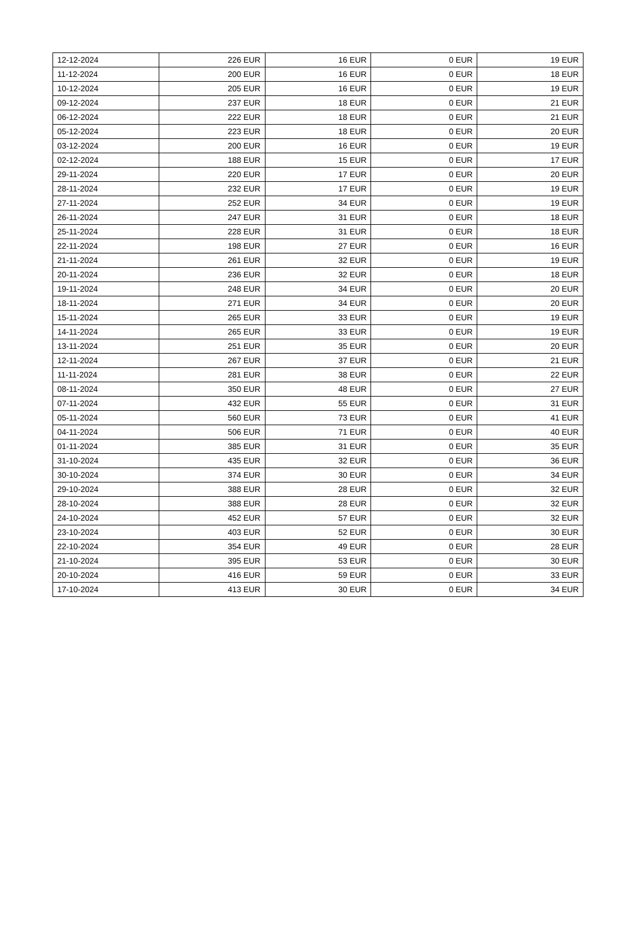| 12-12-2024 | 226 EUR | 16 EUR | 0 EUR | 19 EUR |
| 11-12-2024 | 200 EUR | 16 EUR | 0 EUR | 18 EUR |
| 10-12-2024 | 205 EUR | 16 EUR | 0 EUR | 19 EUR |
| 09-12-2024 | 237 EUR | 18 EUR | 0 EUR | 21 EUR |
| 06-12-2024 | 222 EUR | 18 EUR | 0 EUR | 21 EUR |
| 05-12-2024 | 223 EUR | 18 EUR | 0 EUR | 20 EUR |
| 03-12-2024 | 200 EUR | 16 EUR | 0 EUR | 19 EUR |
| 02-12-2024 | 188 EUR | 15 EUR | 0 EUR | 17 EUR |
| 29-11-2024 | 220 EUR | 17 EUR | 0 EUR | 20 EUR |
| 28-11-2024 | 232 EUR | 17 EUR | 0 EUR | 19 EUR |
| 27-11-2024 | 252 EUR | 34 EUR | 0 EUR | 19 EUR |
| 26-11-2024 | 247 EUR | 31 EUR | 0 EUR | 18 EUR |
| 25-11-2024 | 228 EUR | 31 EUR | 0 EUR | 18 EUR |
| 22-11-2024 | 198 EUR | 27 EUR | 0 EUR | 16 EUR |
| 21-11-2024 | 261 EUR | 32 EUR | 0 EUR | 19 EUR |
| 20-11-2024 | 236 EUR | 32 EUR | 0 EUR | 18 EUR |
| 19-11-2024 | 248 EUR | 34 EUR | 0 EUR | 20 EUR |
| 18-11-2024 | 271 EUR | 34 EUR | 0 EUR | 20 EUR |
| 15-11-2024 | 265 EUR | 33 EUR | 0 EUR | 19 EUR |
| 14-11-2024 | 265 EUR | 33 EUR | 0 EUR | 19 EUR |
| 13-11-2024 | 251 EUR | 35 EUR | 0 EUR | 20 EUR |
| 12-11-2024 | 267 EUR | 37 EUR | 0 EUR | 21 EUR |
| 11-11-2024 | 281 EUR | 38 EUR | 0 EUR | 22 EUR |
| 08-11-2024 | 350 EUR | 48 EUR | 0 EUR | 27 EUR |
| 07-11-2024 | 432 EUR | 55 EUR | 0 EUR | 31 EUR |
| 05-11-2024 | 560 EUR | 73 EUR | 0 EUR | 41 EUR |
| 04-11-2024 | 506 EUR | 71 EUR | 0 EUR | 40 EUR |
| 01-11-2024 | 385 EUR | 31 EUR | 0 EUR | 35 EUR |
| 31-10-2024 | 435 EUR | 32 EUR | 0 EUR | 36 EUR |
| 30-10-2024 | 374 EUR | 30 EUR | 0 EUR | 34 EUR |
| 29-10-2024 | 388 EUR | 28 EUR | 0 EUR | 32 EUR |
| 28-10-2024 | 388 EUR | 28 EUR | 0 EUR | 32 EUR |
| 24-10-2024 | 452 EUR | 57 EUR | 0 EUR | 32 EUR |
| 23-10-2024 | 403 EUR | 52 EUR | 0 EUR | 30 EUR |
| 22-10-2024 | 354 EUR | 49 EUR | 0 EUR | 28 EUR |
| 21-10-2024 | 395 EUR | 53 EUR | 0 EUR | 30 EUR |
| 20-10-2024 | 416 EUR | 59 EUR | 0 EUR | 33 EUR |
| 17-10-2024 | 413 EUR | 30 EUR | 0 EUR | 34 EUR |